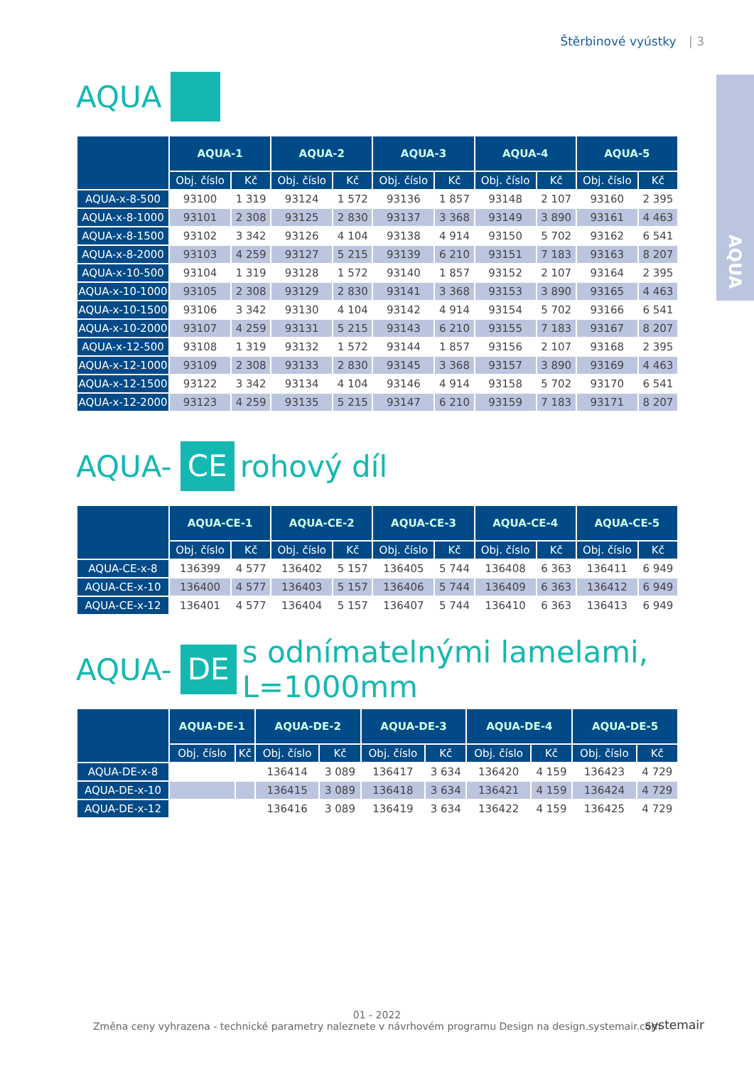Štěrbinové vyústky | 3
AQUA
AQUA
| | AQUA-1 | | AQUA-2 | | AQUA-3 | | AQUA-4 | | AQUA-5 | |
| --- | --- | --- | --- | --- | --- | --- | --- | --- | --- | --- |
| | Obj. číslo | Kč | Obj. číslo | Kč | Obj. číslo | Kč | Obj. číslo | Kč | Obj. číslo | Kč |
| AQUA-x-8-500 | 93100 | 1 319 | 93124 | 1 572 | 93136 | 1 857 | 93148 | 2 107 | 93160 | 2 395 |
| AQUA-x-8-1000 | 93101 | 2 308 | 93125 | 2 830 | 93137 | 3 368 | 93149 | 3 890 | 93161 | 4 463 |
| AQUA-x-8-1500 | 93102 | 3 342 | 93126 | 4 104 | 93138 | 4 914 | 93150 | 5 702 | 93162 | 6 541 |
| AQUA-x-8-2000 | 93103 | 4 259 | 93127 | 5 215 | 93139 | 6 210 | 93151 | 7 183 | 93163 | 8 207 |
| AQUA-x-10-500 | 93104 | 1 319 | 93128 | 1 572 | 93140 | 1 857 | 93152 | 2 107 | 93164 | 2 395 |
| AQUA-x-10-1000 | 93105 | 2 308 | 93129 | 2 830 | 93141 | 3 368 | 93153 | 3 890 | 93165 | 4 463 |
| AQUA-x-10-1500 | 93106 | 3 342 | 93130 | 4 104 | 93142 | 4 914 | 93154 | 5 702 | 93166 | 6 541 |
| AQUA-x-10-2000 | 93107 | 4 259 | 93131 | 5 215 | 93143 | 6 210 | 93155 | 7 183 | 93167 | 8 207 |
| AQUA-x-12-500 | 93108 | 1 319 | 93132 | 1 572 | 93144 | 1 857 | 93156 | 2 107 | 93168 | 2 395 |
| AQUA-x-12-1000 | 93109 | 2 308 | 93133 | 2 830 | 93145 | 3 368 | 93157 | 3 890 | 93169 | 4 463 |
| AQUA-x-12-1500 | 93122 | 3 342 | 93134 | 4 104 | 93146 | 4 914 | 93158 | 5 702 | 93170 | 6 541 |
| AQUA-x-12-2000 | 93123 | 4 259 | 93135 | 5 215 | 93147 | 6 210 | 93159 | 7 183 | 93171 | 8 207 |
AQUA- CE rohový díl
| | AQUA-CE-1 | | AQUA-CE-2 | | AQUA-CE-3 | | AQUA-CE-4 | | AQUA-CE-5 | |
| --- | --- | --- | --- | --- | --- | --- | --- | --- | --- | --- |
| | Obj. číslo | Kč | Obj. číslo | Kč | Obj. číslo | Kč | Obj. číslo | Kč | Obj. číslo | Kč |
| AQUA-CE-x-8 | 136399 | 4 577 | 136402 | 5 157 | 136405 | 5 744 | 136408 | 6 363 | 136411 | 6 949 |
| AQUA-CE-x-10 | 136400 | 4 577 | 136403 | 5 157 | 136406 | 5 744 | 136409 | 6 363 | 136412 | 6 949 |
| AQUA-CE-x-12 | 136401 | 4 577 | 136404 | 5 157 | 136407 | 5 744 | 136410 | 6 363 | 136413 | 6 949 |
AQUA- DE s odnímatelnými lamelami, L=1000mm
| | AQUA-DE-1 | | AQUA-DE-2 | | AQUA-DE-3 | | AQUA-DE-4 | | AQUA-DE-5 | |
| --- | --- | --- | --- | --- | --- | --- | --- | --- | --- | --- |
| | Obj. číslo | Kč | Obj. číslo | Kč | Obj. číslo | Kč | Obj. číslo | Kč | Obj. číslo | Kč |
| AQUA-DE-x-8 | | | 136414 | 3 089 | 136417 | 3 634 | 136420 | 4 159 | 136423 | 4 729 |
| AQUA-DE-x-10 | | | 136415 | 3 089 | 136418 | 3 634 | 136421 | 4 159 | 136424 | 4 729 |
| AQUA-DE-x-12 | | | 136416 | 3 089 | 136419 | 3 634 | 136422 | 4 159 | 136425 | 4 729 |
01 - 2022
Změna ceny vyhrazena - technické parametry naleznete v návrhovém programu Design na design.systemair.com
systemair